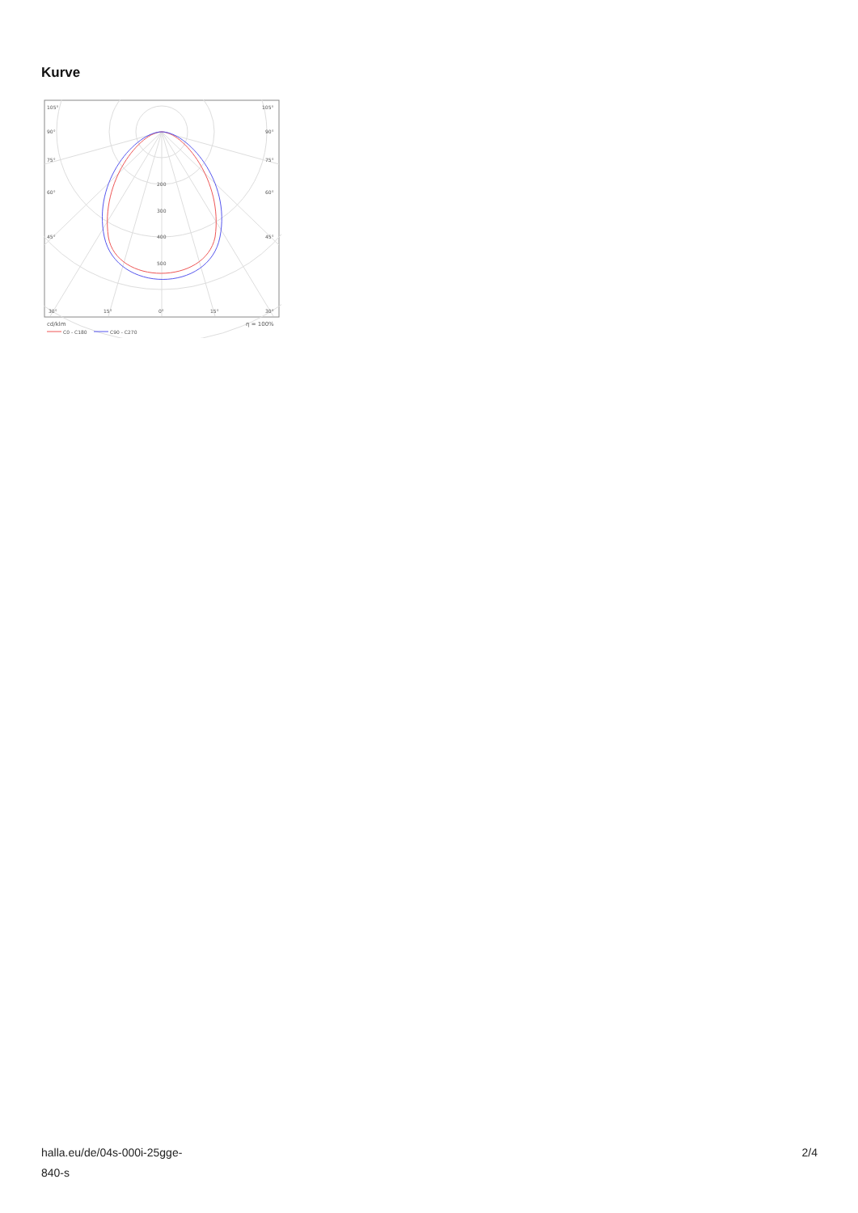Kurve
105°
105°
90°
90°
75°
75°
60°
60°
45°
45°
200
300
400
500
30°
15°
0°
15°
30°
cd/klm
η = 100%
C0 - C180
C90 - C270
halla.eu/de/04s-000i-25gge-
840-s
2/4